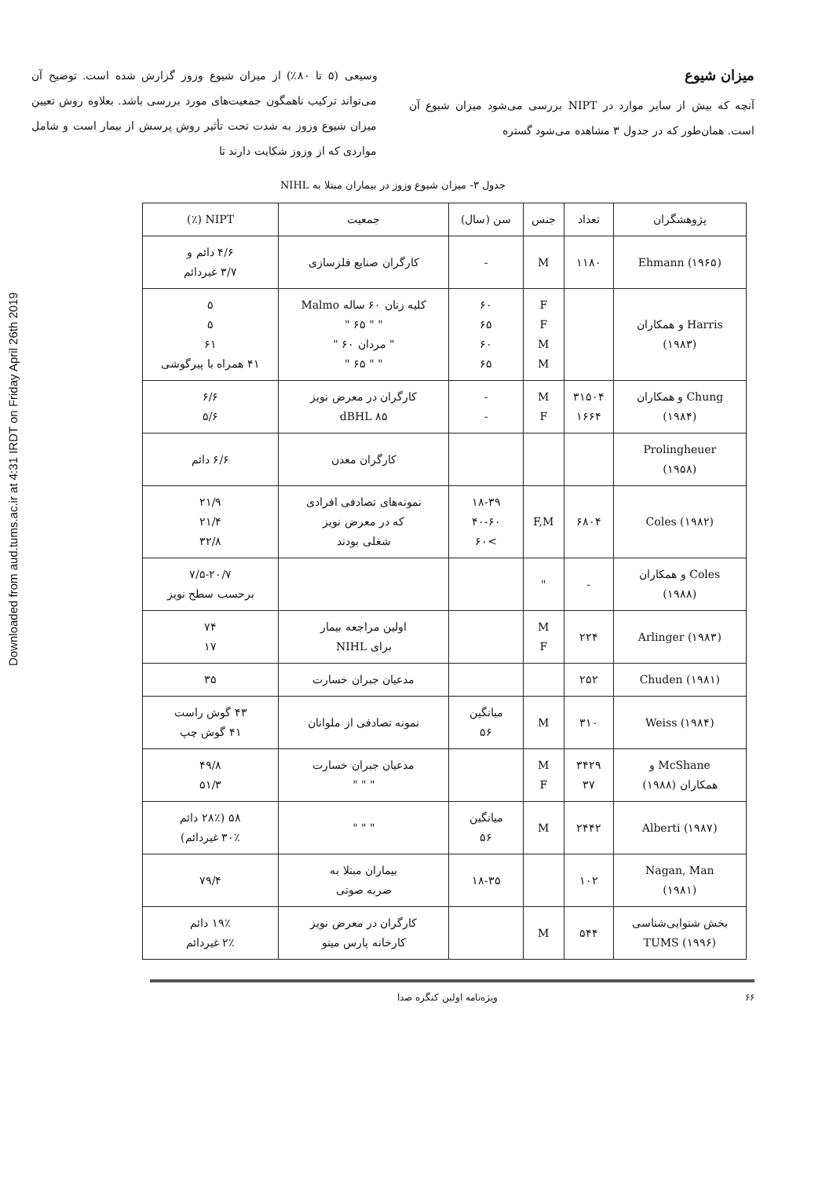Downloaded from aud.tums.ac.ir at 4:31 IRDT on Friday April 26th 2019
میزان شیوع
آنچه که بیش از سایر موارد در NIPT بررسی می‌شود میزان شیوع آن است. همان‌طور که در جدول ۳ مشاهده می‌شود گستره
وسیعی (۵ تا ۸۰٪) از میزان شیوع وزوز گزارش شده است. توضیح آن می‌تواند ترکیب ناهمگون جمعیت‌های مورد بررسی باشد. بعلاوه روش تعیین میزان شیوع وزوز به شدت تحت تأثیر روش پرسش از بیمار است و شامل مواردی که از وزوز شکایت دارند تا
جدول ۳- میزان شیوع وزوز در بیماران مبتلا به NIHL
| پژوهشگران | تعداد | جنس | سن (سال) | جمعیت | NIPT (٪) |
| --- | --- | --- | --- | --- | --- |
| Ehmann (۱۹۶۵) | ۱۱۸۰ | M | - | کارگران صنایع فلزسازی | ۴/۶ دائم و ۳/۷ غیردائم |
| Harris و همکاران (۱۹۸۳) | | F F M M | ۶۰ ۶۵ ۶۰ ۶۵ | کلیه زنان ۶۰ ساله Malmo " " ۶۵ " " مردان ۶۰ " " " ۶۵ " | ۵ ۵ ۶۱ ۴۱ همراه با پیرگوشی |
| Chung و همکاران (۱۹۸۴) | ۳۱۵۰۴ ۱۶۶۴ | M F | - - | کارگران در معرض نویز ۸۵ dBHL | ۶/۶ ۵/۶ |
| Prolingheuer (۱۹۵۸) | | | | کارگران معدن | ۶/۶ دائم |
| Coles (۱۹۸۲) | ۶۸۰۴ | F,M | ۱۸-۳۹ ۴۰-۶۰ >۶۰ | نمونه‌های تصادفی افرادی که در معرض نویز شغلی بودند | ۲۱/۹ ۲۱/۴ ۳۲/۸ |
| Coles و همکاران (۱۹۸۸) | - | " | | | ۷/۵-۲۰/۷ برحسب سطح نویز |
| Arlinger (۱۹۸۳) | ۲۲۴ | M F | | اولین مراجعه بیمار برای NIHL | ۷۴ ۱۷ |
| Chuden (۱۹۸۱) | ۲۵۲ | | | مدعیان جبران خسارت | ۳۵ |
| Weiss (۱۹۸۴) | ۳۱۰ | M | میانگین ۵۶ | نمونه تصادفی از ملوانان | ۴۳ گوش راست ۴۱ گوش چپ |
| McShane و همکاران (۱۹۸۸) | ۳۴۲۹ ۳۷ | M F | | مدعیان جبران خسارت " " " | ۴۹/۸ ۵۱/۳ |
| Alberti (۱۹۸۷) | ۲۴۴۲ | M | میانگین ۵۶ | " " " | ۵۸ (۲۸٪ دائم ۳۰٪ غیردائم) |
| Nagan, Man (۱۹۸۱) | ۱۰۲ | | ۱۸-۳۵ | بیماران مبتلا به ضربه صوتی | ۷۹/۴ |
| بخش شنوایی‌شناسی TUMS (۱۹۹۶) | ۵۴۴ | M | | کارگران در معرض نویز کارخانه پارس مینو | ۱۹٪ دائم ۲٪ غیردائم |
۶۶ ویژه‌نامه اولین کنگره صدا